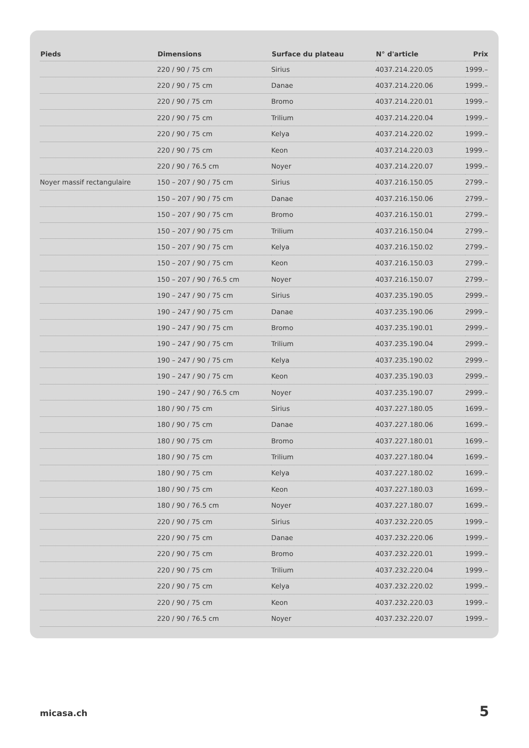| Pieds | Dimensions | Surface du plateau | N° d'article | Prix |
| --- | --- | --- | --- | --- |
| | 220 / 90 / 75 cm | Sirius | 4037.214.220.05 | 1999.– |
| | 220 / 90 / 75 cm | Danae | 4037.214.220.06 | 1999.– |
| | 220 / 90 / 75 cm | Bromo | 4037.214.220.01 | 1999.– |
| | 220 / 90 / 75 cm | Trilium | 4037.214.220.04 | 1999.– |
| | 220 / 90 / 75 cm | Kelya | 4037.214.220.02 | 1999.– |
| | 220 / 90 / 75 cm | Keon | 4037.214.220.03 | 1999.– |
| | 220 / 90 / 76.5 cm | Noyer | 4037.214.220.07 | 1999.– |
| Noyer massif rectangulaire | 150 – 207 / 90 / 75 cm | Sirius | 4037.216.150.05 | 2799.– |
| | 150 – 207 / 90 / 75 cm | Danae | 4037.216.150.06 | 2799.– |
| | 150 – 207 / 90 / 75 cm | Bromo | 4037.216.150.01 | 2799.– |
| | 150 – 207 / 90 / 75 cm | Trilium | 4037.216.150.04 | 2799.– |
| | 150 – 207 / 90 / 75 cm | Kelya | 4037.216.150.02 | 2799.– |
| | 150 – 207 / 90 / 75 cm | Keon | 4037.216.150.03 | 2799.– |
| | 150 – 207 / 90 / 76.5 cm | Noyer | 4037.216.150.07 | 2799.– |
| | 190 – 247 / 90 / 75 cm | Sirius | 4037.235.190.05 | 2999.– |
| | 190 – 247 / 90 / 75 cm | Danae | 4037.235.190.06 | 2999.– |
| | 190 – 247 / 90 / 75 cm | Bromo | 4037.235.190.01 | 2999.– |
| | 190 – 247 / 90 / 75 cm | Trilium | 4037.235.190.04 | 2999.– |
| | 190 – 247 / 90 / 75 cm | Kelya | 4037.235.190.02 | 2999.– |
| | 190 – 247 / 90 / 75 cm | Keon | 4037.235.190.03 | 2999.– |
| | 190 – 247 / 90 / 76.5 cm | Noyer | 4037.235.190.07 | 2999.– |
| | 180 / 90 / 75 cm | Sirius | 4037.227.180.05 | 1699.– |
| | 180 / 90 / 75 cm | Danae | 4037.227.180.06 | 1699.– |
| | 180 / 90 / 75 cm | Bromo | 4037.227.180.01 | 1699.– |
| | 180 / 90 / 75 cm | Trilium | 4037.227.180.04 | 1699.– |
| | 180 / 90 / 75 cm | Kelya | 4037.227.180.02 | 1699.– |
| | 180 / 90 / 75 cm | Keon | 4037.227.180.03 | 1699.– |
| | 180 / 90 / 76.5 cm | Noyer | 4037.227.180.07 | 1699.– |
| | 220 / 90 / 75 cm | Sirius | 4037.232.220.05 | 1999.– |
| | 220 / 90 / 75 cm | Danae | 4037.232.220.06 | 1999.– |
| | 220 / 90 / 75 cm | Bromo | 4037.232.220.01 | 1999.– |
| | 220 / 90 / 75 cm | Trilium | 4037.232.220.04 | 1999.– |
| | 220 / 90 / 75 cm | Kelya | 4037.232.220.02 | 1999.– |
| | 220 / 90 / 75 cm | Keon | 4037.232.220.03 | 1999.– |
| | 220 / 90 / 76.5 cm | Noyer | 4037.232.220.07 | 1999.– |
micasa.ch 5